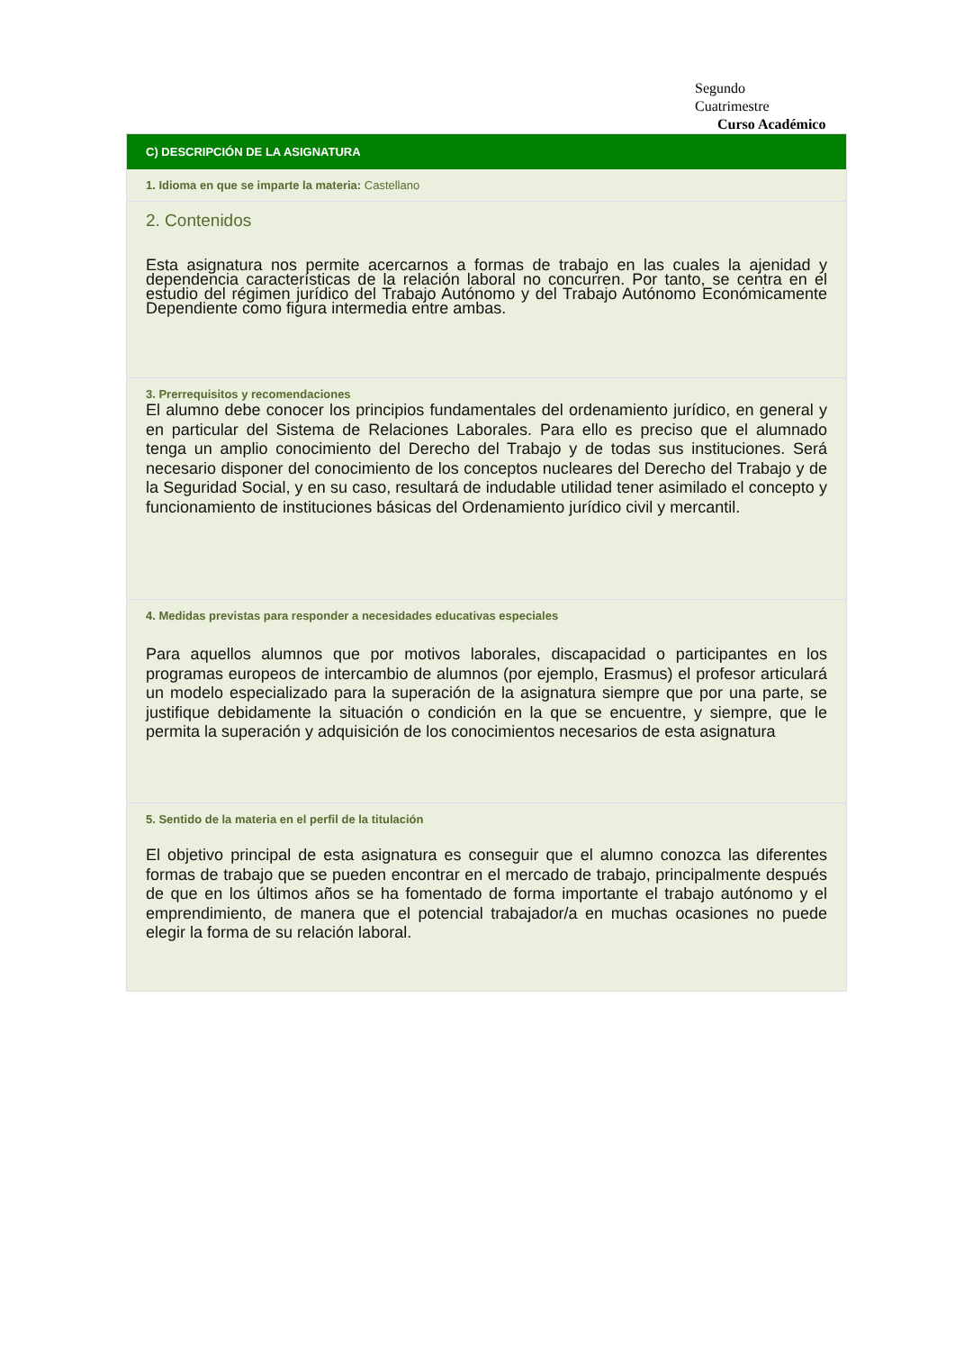Segundo
Cuatrimestre
Curso Académico
C) DESCRIPCIÓN DE LA ASIGNATURA
1. Idioma en que se imparte la materia: Castellano
2. Contenidos
Esta asignatura nos permite acercarnos a formas de trabajo en las cuales la ajenidad y dependencia características de la relación laboral no concurren. Por tanto, se centra en el estudio del régimen jurídico del Trabajo Autónomo y del Trabajo Autónomo Económicamente Dependiente como figura intermedia entre ambas.
3. Prerrequisitos y recomendaciones
El alumno debe conocer los principios fundamentales del ordenamiento jurídico, en general y en particular del Sistema de Relaciones Laborales. Para ello es preciso que el alumnado tenga un amplio conocimiento del Derecho del Trabajo y de todas sus instituciones. Será necesario disponer del conocimiento de los conceptos nucleares del Derecho del Trabajo y de la Seguridad Social, y en su caso, resultará de indudable utilidad tener asimilado el concepto y funcionamiento de instituciones básicas del Ordenamiento jurídico civil y mercantil.
4. Medidas previstas para responder a necesidades educativas especiales
Para aquellos alumnos que por motivos laborales, discapacidad o participantes en los programas europeos de intercambio de alumnos (por ejemplo, Erasmus) el profesor articulará un modelo especializado para la superación de la asignatura siempre que por una parte, se justifique debidamente la situación o condición en la que se encuentre, y siempre, que le permita la superación y adquisición de los conocimientos necesarios de esta asignatura
5. Sentido de la materia en el perfil de la titulación
El objetivo principal de esta asignatura es conseguir que el alumno conozca las diferentes formas de trabajo que se pueden encontrar en el mercado de trabajo, principalmente después de que en los últimos años se ha fomentado de forma importante el trabajo autónomo y el emprendimiento, de manera que el potencial trabajador/a en muchas ocasiones no puede elegir la forma de su relación laboral.